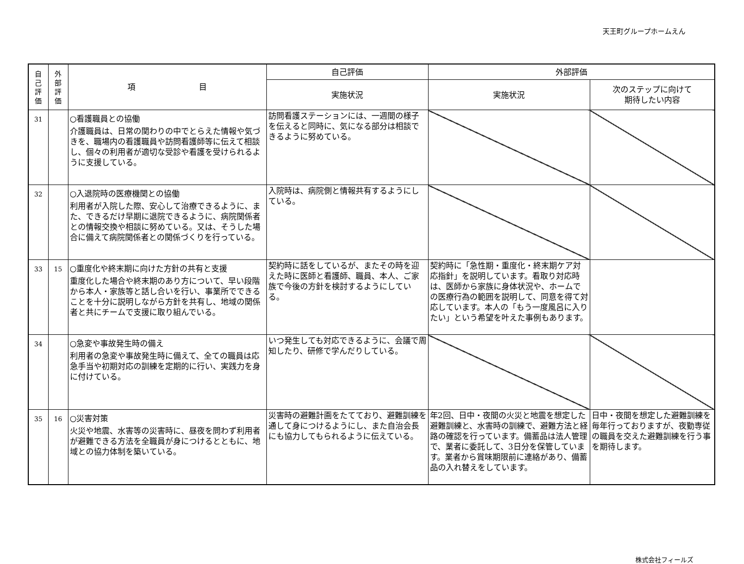天王町グループホームえん
| 自 己 評 価 | 外 部 評 価 | 項 目 | 自己評価 | 外部評価 | |
| --- | --- | --- | --- | --- | --- |
| | | | 実施状況 | 実施状況 | 次のステップに向けて 期待したい内容 |
| 31 | | ○看護職員との協働 介護職員は、日常の関わりの中でとらえた情報や気づきを、職場内の看護職員や訪問看護師等に伝えて相談し、個々の利用者が適切な受診や看護を受けられるように支援している。 | 訪問看護ステーションには、一週間の様子を伝えると同時に、気になる部分は相談できるように努めている。 | | |
| 32 | | ○入退院時の医療機関との協働 利用者が入院した際、安心して治療できるように、また、できるだけ早期に退院できるように、病院関係者との情報交換や相談に努めている。又は、そうした場合に備えて病院関係者との関係づくりを行っている。 | 入院時は、病院側と情報共有するようにしている。 | | |
| 33 | 15 | ○重度化や終末期に向けた方針の共有と支援 重度化した場合や終末期のあり方について、早い段階から本人・家族等と話し合いを行い、事業所でできることを十分に説明しながら方針を共有し、地域の関係者と共にチームで支援に取り組んでいる。 | 契約時に話をしているが、またその時を迎えた時に医師と看護師、職員、本人、ご家族で今後の方針を検討するようにしている。 | 契約時に「急性期・重度化・終末期ケア対応指針」を説明しています。看取り対応時は、医師から家族に身体状況や、ホームでの医療行為の範囲を説明して、同意を得て対応しています。本人の「もう一度風呂に入りたい」という希望を叶えた事例もあります。 | |
| 34 | | ○急変や事故発生時の備え 利用者の急変や事故発生時に備えて、全ての職員は応急手当や初期対応の訓練を定期的に行い、実践力を身に付けている。 | いつ発生しても対応できるように、会議で周知したり、研修で学んだりしている。 | | |
| 35 | 16 | ○災害対策 火災や地震、水害等の災害時に、昼夜を問わず利用者が避難できる方法を全職員が身につけるとともに、地域との協力体制を築いている。 | 災害時の避難計画をたてており、避難訓練を通して身につけるようにし、また自治会長にも協力してもられるように伝えている。 | 年2回、日中・夜間の火災と地震を想定した避難訓練と、水害時の訓練で、避難方法と経路の確認を行っています。備蓄品は法人管理で、業者に委託して、3日分を保管しています。業者から賞味期限前に連絡があり、備蓄品の入れ替えをしています。 | 日中・夜間を想定した避難訓練を毎年行っておりますが、夜勤専従の職員を交えた避難訓練を行う事を期待します。 |
株式会社フィールズ